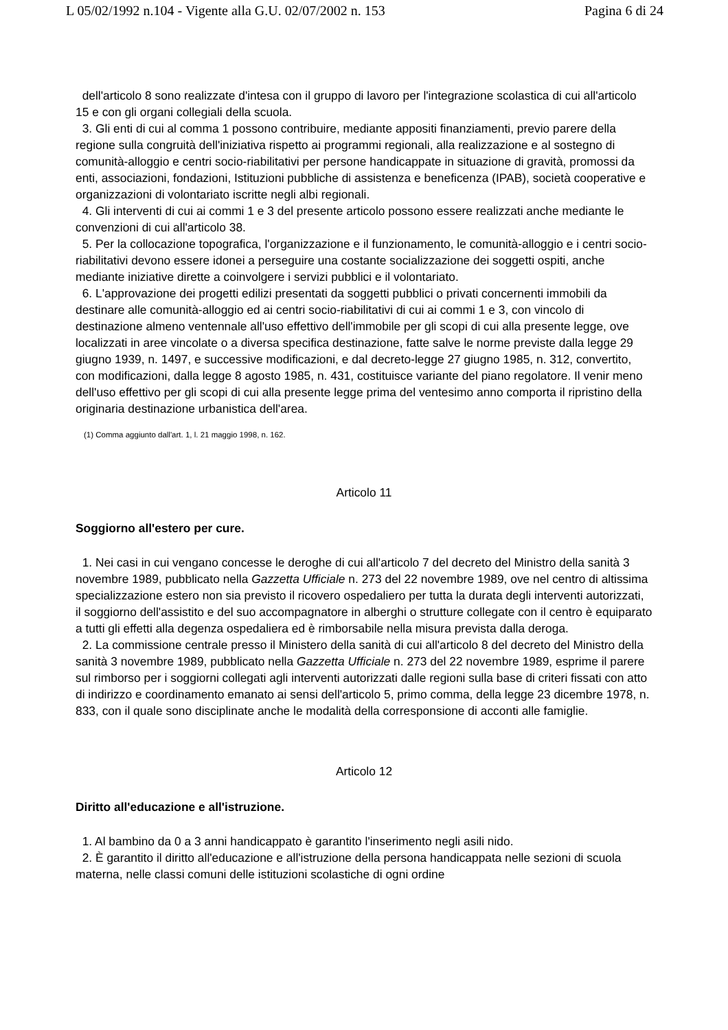L 05/02/1992 n.104 - Vigente alla G.U. 02/07/2002 n. 153 Pagina 6 di 24
dell'articolo 8 sono realizzate d'intesa con il gruppo di lavoro per l'integrazione scolastica di cui all'articolo 15 e con gli organi collegiali della scuola.
3. Gli enti di cui al comma 1 possono contribuire, mediante appositi finanziamenti, previo parere della regione sulla congruità dell'iniziativa rispetto ai programmi regionali, alla realizzazione e al sostegno di comunità-alloggio e centri socio-riabilitativi per persone handicappate in situazione di gravità, promossi da enti, associazioni, fondazioni, Istituzioni pubbliche di assistenza e beneficenza (IPAB), società cooperative e organizzazioni di volontariato iscritte negli albi regionali.
4. Gli interventi di cui ai commi 1 e 3 del presente articolo possono essere realizzati anche mediante le convenzioni di cui all'articolo 38.
5. Per la collocazione topografica, l'organizzazione e il funzionamento, le comunità-alloggio e i centri socio-riabilitativi devono essere idonei a perseguire una costante socializzazione dei soggetti ospiti, anche mediante iniziative dirette a coinvolgere i servizi pubblici e il volontariato.
6. L'approvazione dei progetti edilizi presentati da soggetti pubblici o privati concernenti immobili da destinare alle comunità-alloggio ed ai centri socio-riabilitativi di cui ai commi 1 e 3, con vincolo di destinazione almeno ventennale all'uso effettivo dell'immobile per gli scopi di cui alla presente legge, ove localizzati in aree vincolate o a diversa specifica destinazione, fatte salve le norme previste dalla legge 29 giugno 1939, n. 1497, e successive modificazioni, e dal decreto-legge 27 giugno 1985, n. 312, convertito, con modificazioni, dalla legge 8 agosto 1985, n. 431, costituisce variante del piano regolatore. Il venir meno dell'uso effettivo per gli scopi di cui alla presente legge prima del ventesimo anno comporta il ripristino della originaria destinazione urbanistica dell'area.
(1) Comma aggiunto dall'art. 1, l. 21 maggio 1998, n. 162.
Articolo 11
Soggiorno all'estero per cure.
1. Nei casi in cui vengano concesse le deroghe di cui all'articolo 7 del decreto del Ministro della sanità 3 novembre 1989, pubblicato nella Gazzetta Ufficiale n. 273 del 22 novembre 1989, ove nel centro di altissima specializzazione estero non sia previsto il ricovero ospedaliero per tutta la durata degli interventi autorizzati, il soggiorno dell'assistito e del suo accompagnatore in alberghi o strutture collegate con il centro è equiparato a tutti gli effetti alla degenza ospedaliera ed è rimborsabile nella misura prevista dalla deroga.
2. La commissione centrale presso il Ministero della sanità di cui all'articolo 8 del decreto del Ministro della sanità 3 novembre 1989, pubblicato nella Gazzetta Ufficiale n. 273 del 22 novembre 1989, esprime il parere sul rimborso per i soggiorni collegati agli interventi autorizzati dalle regioni sulla base di criteri fissati con atto di indirizzo e coordinamento emanato ai sensi dell'articolo 5, primo comma, della legge 23 dicembre 1978, n. 833, con il quale sono disciplinate anche le modalità della corresponsione di acconti alle famiglie.
Articolo 12
Diritto all'educazione e all'istruzione.
1. Al bambino da 0 a 3 anni handicappato è garantito l'inserimento negli asili nido.
2. È garantito il diritto all'educazione e all'istruzione della persona handicappata nelle sezioni di scuola materna, nelle classi comuni delle istituzioni scolastiche di ogni ordine